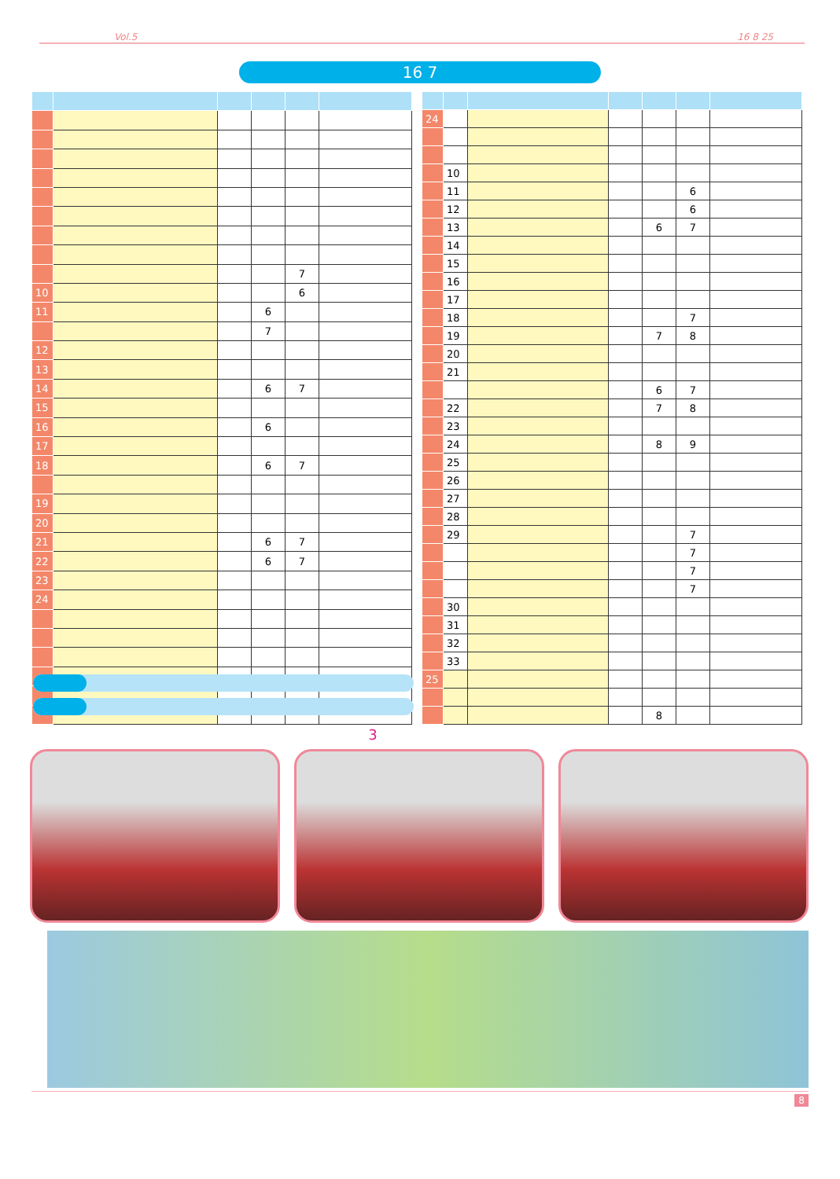Vol.5 16 8 25
16 7
| | | | | 7 | |
| 10 | | | | 6 | |
| 11 | | | 6 | | |
| | | | 7 | | |
| 12 | | | | | |
| 13 | | | | | |
| 14 | | | 6 | 7 | |
| 15 | | | | | |
| 16 | | | 6 | | |
| 17 | | | | | |
| 18 | | | 6 | 7 | |
| 19 | | | | | |
| 20 | | | | | |
| 21 | | | 6 | 7 | |
| 22 | | | 6 | 7 | |
| 23 | | | | | |
| 24 | | | | | |
| 24 | | | | | | |
| | 10 | | | | | |
| | 11 | | | | 6 | |
| | 12 | | | | 6 | |
| | 13 | | | 6 | 7 | |
| | 14 | | | | | |
| | 15 | | | | | |
| | 16 | | | | | |
| | 17 | | | | | |
| | 18 | | | | 7 | |
| | 19 | | | 7 | 8 | |
| | 20 | | | | | |
| | 21 | | | | | |
| | | | | 6 | 7 | |
| | 22 | | | 7 | 8 | |
| | 23 | | | | | |
| | 24 | | | 8 | 9 | |
| | 25 | | | | | |
| | 26 | | | | | |
| | 27 | | | | | |
| | 28 | | | | | |
| | 29 | | | | 7 | |
| | | | | | 7 | |
| | | | | | 7 | |
| | | | | | 7 | |
| | 30 | | | | | |
| | 31 | | | | | |
| | 32 | | | | | |
| | 33 | | | | | |
| 25 | | | | | | |
| | | | | 8 | | |
3
8